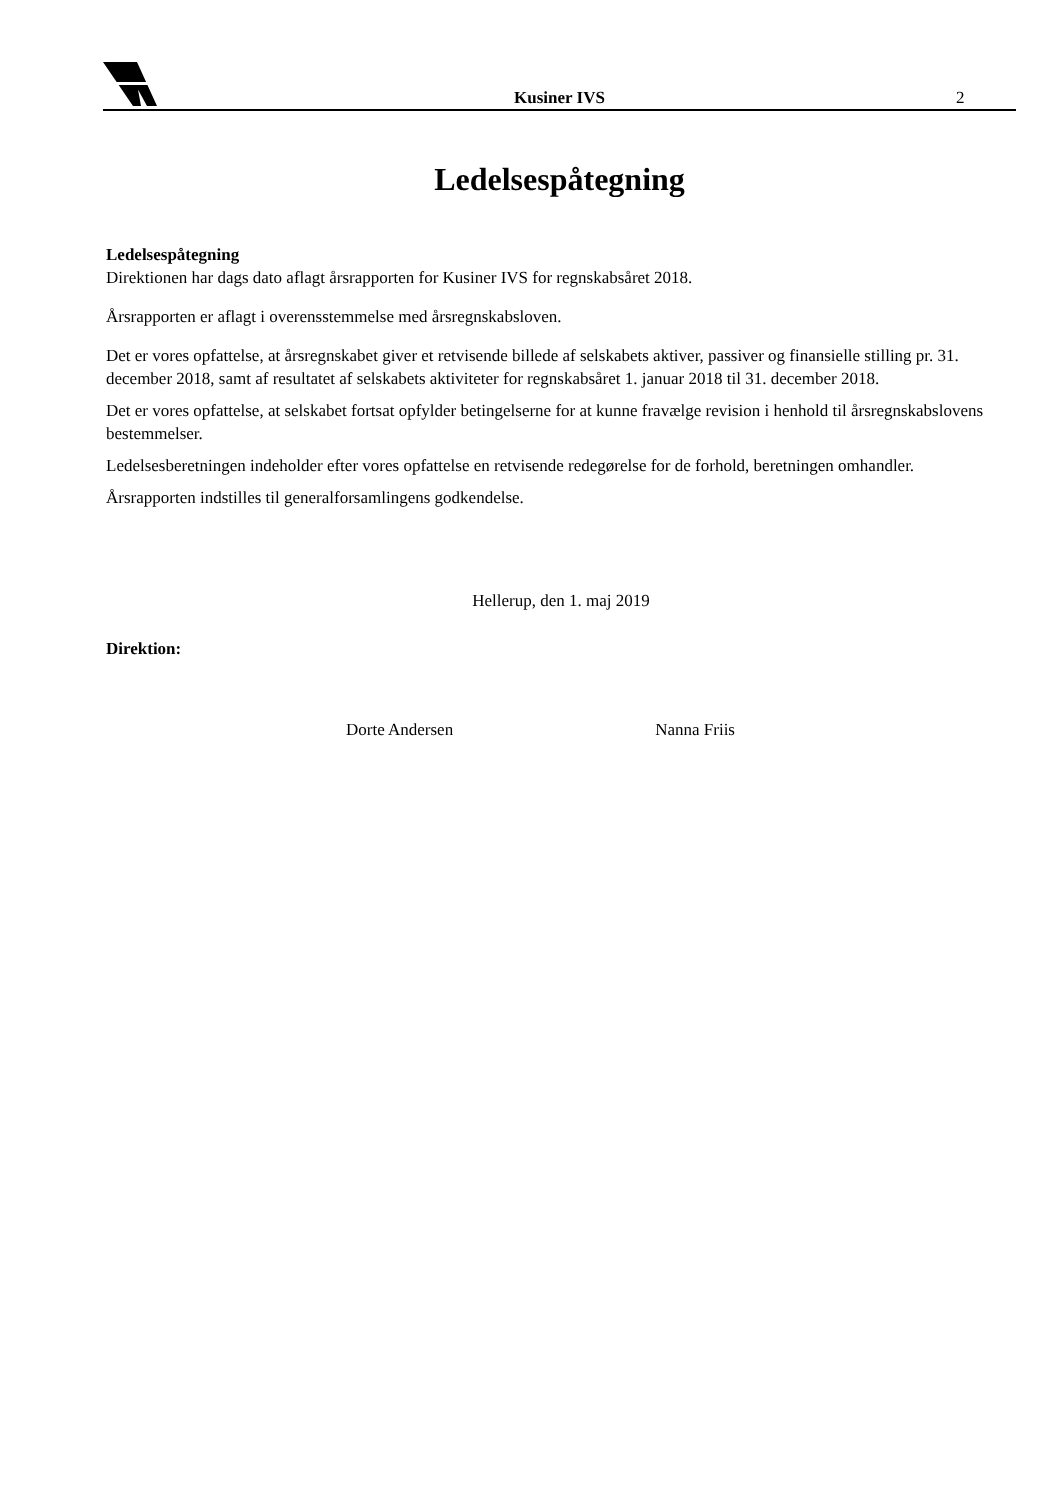Kusiner IVS
2
Ledelsespåtegning
Ledelsespåtegning
Direktionen har dags dato aflagt årsrapporten for Kusiner IVS for regnskabsåret 2018.
Årsrapporten er aflagt i overensstemmelse med årsregnskabsloven.
Det er vores opfattelse, at årsregnskabet giver et retvisende billede af selskabets aktiver, passiver og finansielle stilling pr. 31. december 2018, samt af resultatet af selskabets aktiviteter for regnskabsåret 1. januar 2018 til 31. december 2018.
Det er vores opfattelse, at selskabet fortsat opfylder betingelserne for at kunne fravælge revision i henhold til årsregnskabslovens bestemmelser.
Ledelsesberetningen indeholder efter vores opfattelse en retvisende redegørelse for de forhold, beretningen omhandler.
Årsrapporten indstilles til generalforsamlingens godkendelse.
Hellerup, den 1. maj 2019
Direktion:
Dorte Andersen Nanna Friis